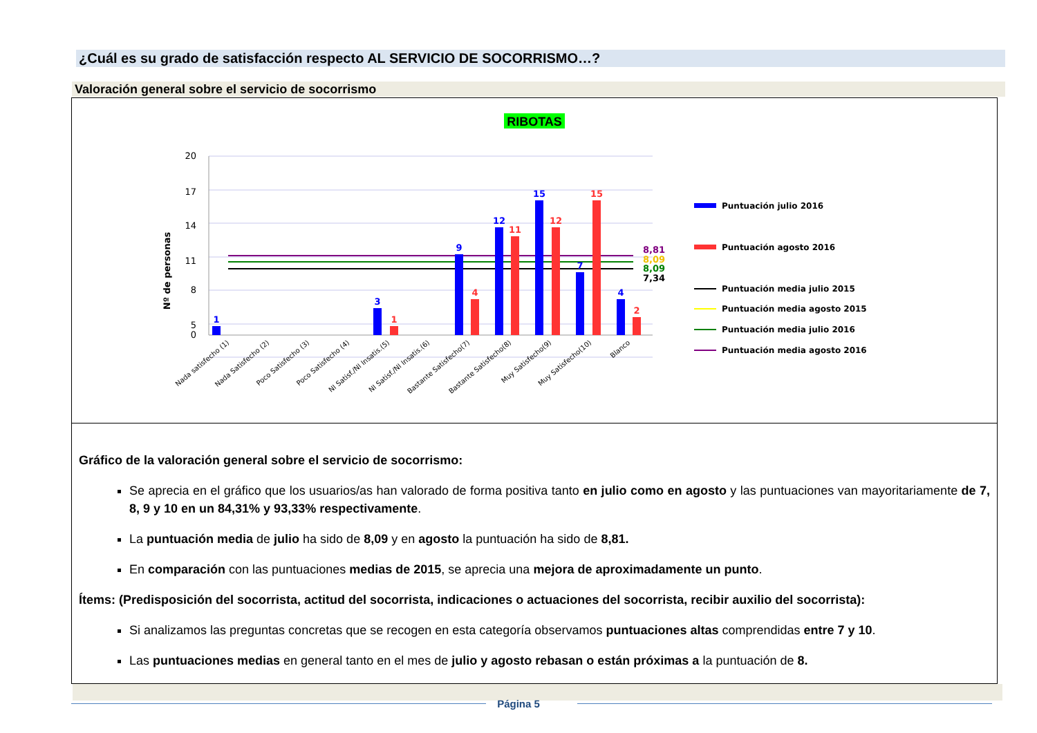¿Cuál es su grado de satisfacción respecto AL SERVICIO DE SOCORRISMO…?
Valoración general sobre el servicio de socorrismo
RIBOTAS
20
17
14
11
8
5
0
Nº de personas
1
3
9
12
15
7
4
1
4
11
12
15
2
8,81
8,09
8,09
7,34
Nada satisfecho (1)
Nada Satisfecho (2)
Poco Satisfecho (3)
Poco Satisfecho (4)
NI Satisf./NI Insatis.(5)
NI Satisf./NI Insatis.(6)
Bastante Satisfecho(7)
Bastante Satisfecho(8)
Muy Satisfecho(9)
Muy Satisfecho(10)
Blanco
Puntuación julio 2016
Puntuación agosto 2016
Puntuación media julio 2015
Puntuación media agosto 2015
Puntuación media julio 2016
Puntuación media agosto 2016
Gráfico de la valoración general sobre el servicio de socorrismo:
Se aprecia en el gráfico que los usuarios/as han valorado de forma positiva tanto en julio como en agosto y las puntuaciones van mayoritariamente de 7, 8, 9 y 10 en un 84,31% y 93,33% respectivamente.
La puntuación media de julio ha sido de 8,09 y en agosto la puntuación ha sido de 8,81.
En comparación con las puntuaciones medias de 2015, se aprecia una mejora de aproximadamente un punto.
Ítems: (Predisposición del socorrista, actitud del socorrista, indicaciones o actuaciones del socorrista, recibir auxilio del socorrista):
Si analizamos las preguntas concretas que se recogen en esta categoría observamos puntuaciones altas comprendidas entre 7 y 10.
Las puntuaciones medias en general tanto en el mes de julio y agosto rebasan o están próximas a la puntuación de 8.
Página 5